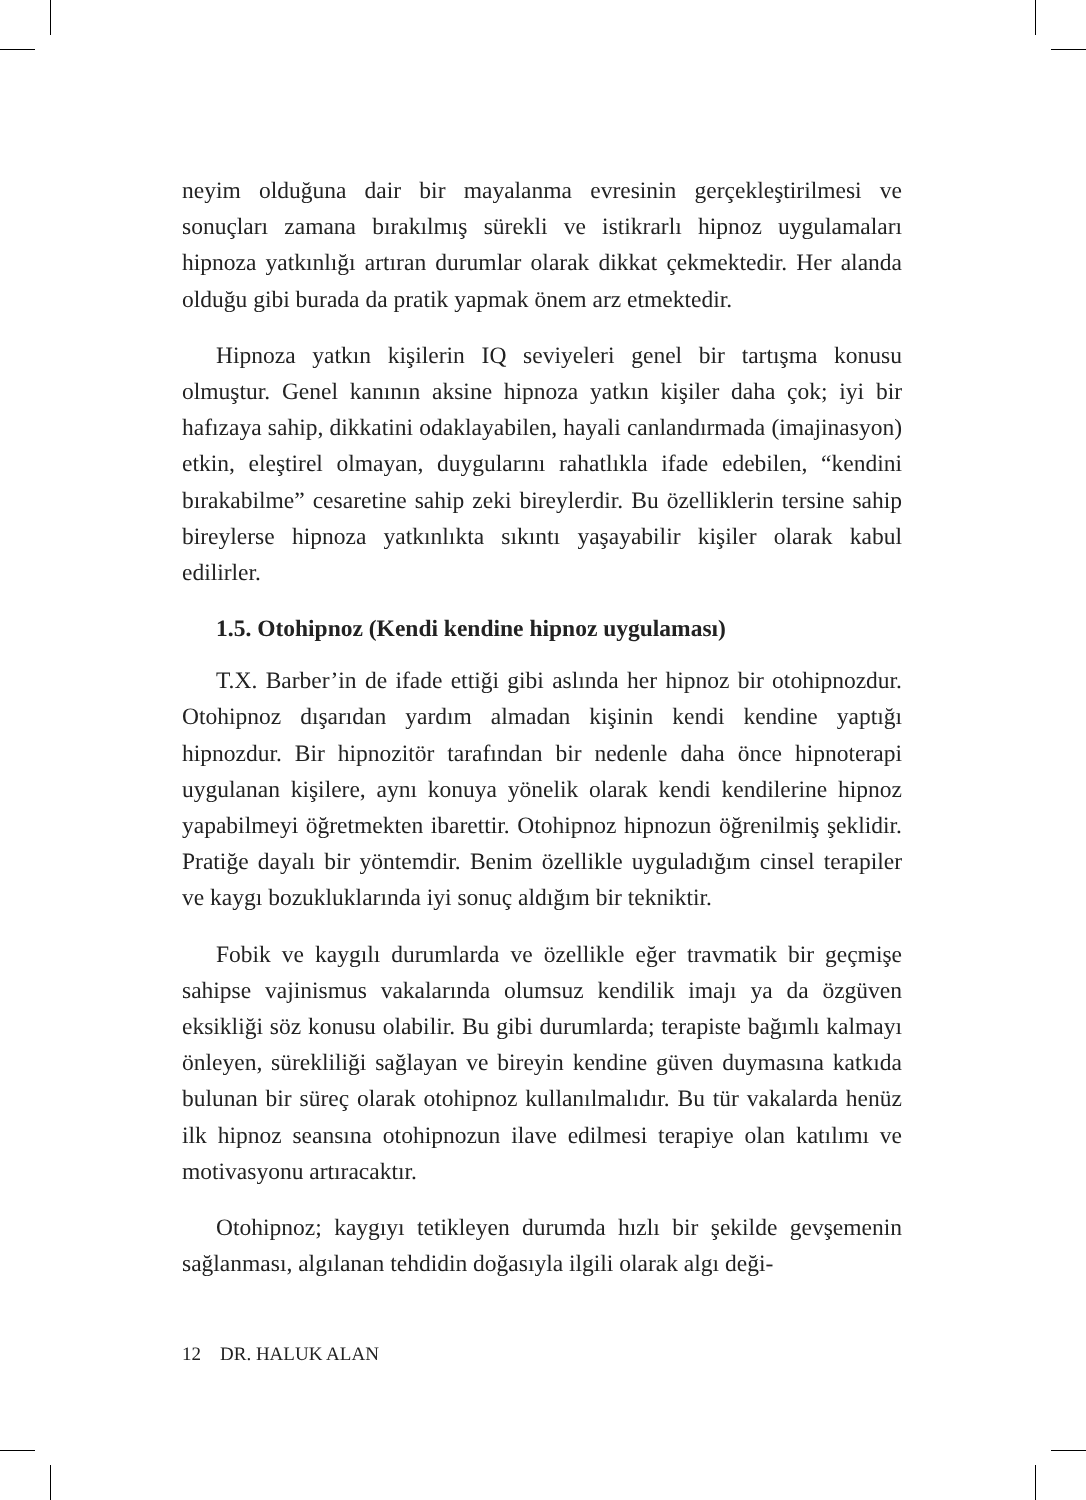neyim olduğuna dair bir mayalanma evresinin gerçekleştirilmesi ve sonuçları zamana bırakılmış sürekli ve istikrarlı hipnoz uygulamaları hipnoza yatkınlığı artıran durumlar olarak dikkat çekmektedir. Her alanda olduğu gibi burada da pratik yapmak önem arz etmektedir.
Hipnoza yatkın kişilerin IQ seviyeleri genel bir tartışma konusu olmuştur. Genel kanının aksine hipnoza yatkın kişiler daha çok; iyi bir hafızaya sahip, dikkatini odaklayabilen, hayali canlandırmada (imajinasyon) etkin, eleştirel olmayan, duygularını rahatlıkla ifade edebilen, “kendini bırakabilme” cesaretine sahip zeki bireylerdir. Bu özelliklerin tersine sahip bireylerse hipnoza yatkınlıkta sıkıntı yaşayabilir kişiler olarak kabul edilirler.
1.5. Otohipnoz (Kendi kendine hipnoz uygulaması)
T.X. Barber’in de ifade ettiği gibi aslında her hipnoz bir otohipnozdur. Otohipnoz dışarıdan yardım almadan kişinin kendi kendine yaptığı hipnozdur. Bir hipnozitör tarafından bir nedenle daha önce hipnoterapi uygulanan kişilere, aynı konuya yönelik olarak kendi kendilerine hipnoz yapabilmeyi öğretmekten ibarettir. Otohipnoz hipnozun öğrenilmiş şeklidir. Pratiğe dayalı bir yöntemdir. Benim özellikle uyguladığım cinsel terapiler ve kaygı bozukluklarında iyi sonuç aldığım bir tekniktir.
Fobik ve kaygılı durumlarda ve özellikle eğer travmatik bir geçmişe sahipse vajinismus vakalarında olumsuz kendilik imajı ya da özgüven eksikliği söz konusu olabilir. Bu gibi durumlarda; terapiste bağımlı kalmayı önleyen, sürekliliği sağlayan ve bireyin kendine güven duymasına katkıda bulunan bir süreç olarak otohipnoz kullanılmalıdır. Bu tür vakalarda henüz ilk hipnoz seansına otohipnozun ilave edilmesi terapiye olan katılımı ve motivasyonu artıracaktır.
Otohipnoz; kaygıyı tetikleyen durumda hızlı bir şekilde gevşemenin sağlanması, algılanan tehdidin doğasıyla ilgili olarak algı deği-
12 DR. HALUK ALAN